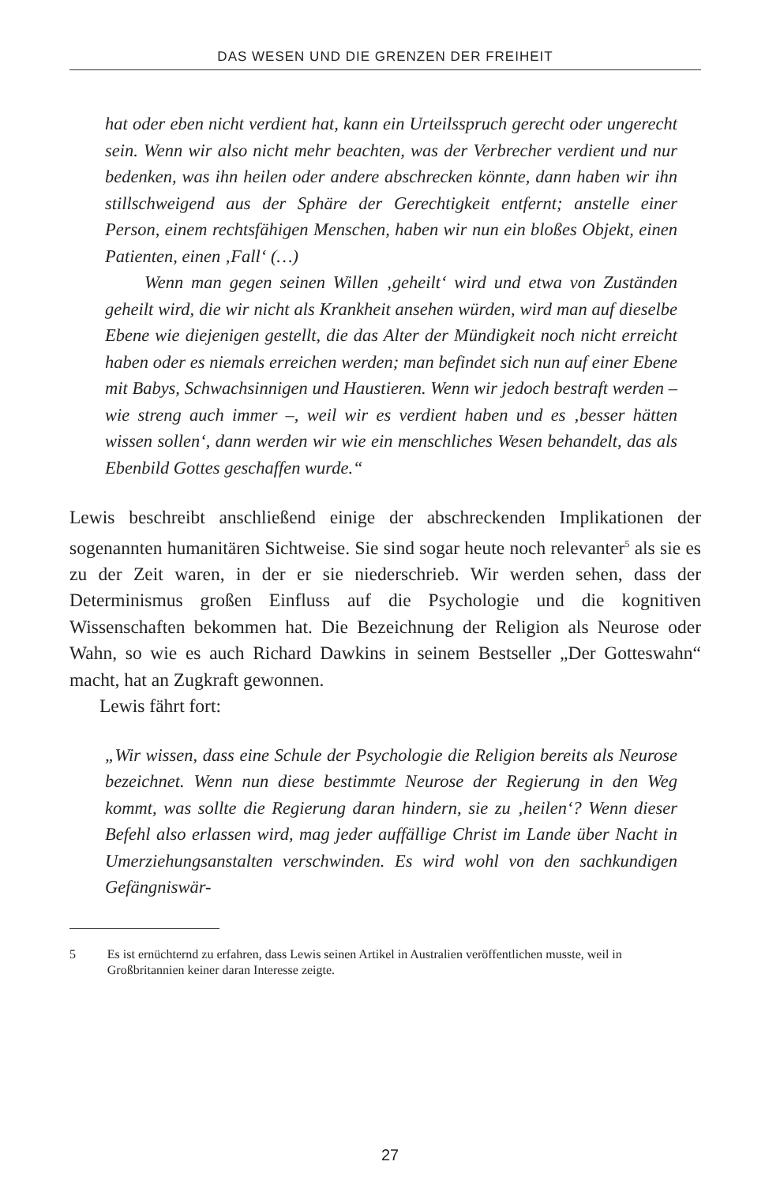DAS WESEN UND DIE GRENZEN DER FREIHEIT
hat oder eben nicht verdient hat, kann ein Urteilsspruch gerecht oder ungerecht sein. Wenn wir also nicht mehr beachten, was der Verbrecher verdient und nur bedenken, was ihn heilen oder andere abschrecken könnte, dann haben wir ihn stillschweigend aus der Sphäre der Gerechtigkeit entfernt; anstelle einer Person, einem rechtsfähigen Menschen, haben wir nun ein bloßes Objekt, einen Patienten, einen ‚Fall‘ (…)
Wenn man gegen seinen Willen ‚geheilt‘ wird und etwa von Zuständen geheilt wird, die wir nicht als Krankheit ansehen würden, wird man auf dieselbe Ebene wie diejenigen gestellt, die das Alter der Mündigkeit noch nicht erreicht haben oder es niemals erreichen werden; man befindet sich nun auf einer Ebene mit Babys, Schwachsinnigen und Haustieren. Wenn wir jedoch bestraft werden – wie streng auch immer –, weil wir es verdient haben und es ‚besser hätten wissen sollen‘, dann werden wir wie ein menschliches Wesen behandelt, das als Ebenbild Gottes geschaffen wurde.“
Lewis beschreibt anschließend einige der abschreckenden Implikationen der sogenannten humanitären Sichtweise. Sie sind sogar heute noch relevanter<sup>5</sup> als sie es zu der Zeit waren, in der er sie niederschrieb. Wir werden sehen, dass der Determinismus großen Einfluss auf die Psychologie und die kognitiven Wissenschaften bekommen hat. Die Bezeichnung der Religion als Neurose oder Wahn, so wie es auch Richard Dawkins in seinem Bestseller „Der Gotteswahn“ macht, hat an Zugkraft gewonnen.
Lewis fährt fort:
„Wir wissen, dass eine Schule der Psychologie die Religion bereits als Neurose bezeichnet. Wenn nun diese bestimmte Neurose der Regierung in den Weg kommt, was sollte die Regierung daran hindern, sie zu ‚heilen‘? Wenn dieser Befehl also erlassen wird, mag jeder auffällige Christ im Lande über Nacht in Umerziehungsanstalten verschwinden. Es wird wohl von den sachkundigen Gefängniswär-
5 Es ist ernüchternd zu erfahren, dass Lewis seinen Artikel in Australien veröffentlichen musste, weil in Großbritannien keiner daran Interesse zeigte.
27